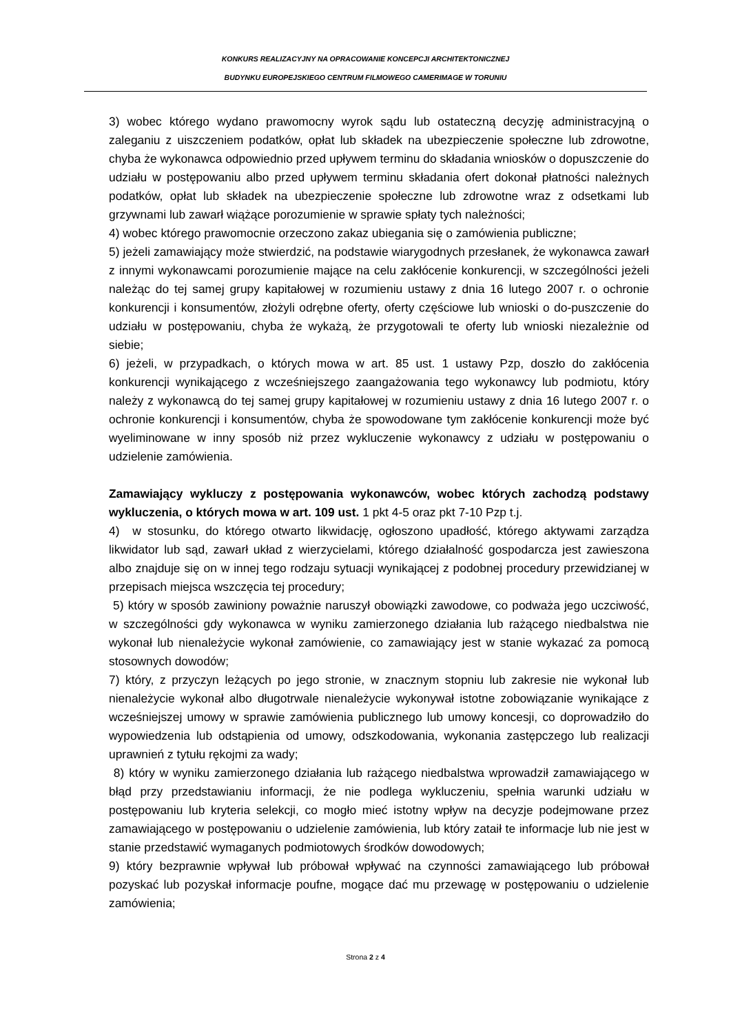KONKURS REALIZACYJNY NA OPRACOWANIE KONCEPCJI ARCHITEKTONICZNEJ
BUDYNKU EUROPEJSKIEGO CENTRUM FILMOWEGO CAMERIMAGE W TORUNIU
3) wobec którego wydano prawomocny wyrok sądu lub ostateczną decyzję administracyjną o zaleganiu z uiszczeniem podatków, opłat lub składek na ubezpieczenie społeczne lub zdrowotne, chyba że wykonawca odpowiednio przed upływem terminu do składania wniosków o dopuszczenie do udziału w postępowaniu albo przed upływem terminu składania ofert dokonał płatności należnych podatków, opłat lub składek na ubezpieczenie społeczne lub zdrowotne wraz z odsetkami lub grzywnami lub zawarł wiążące porozumienie w sprawie spłaty tych należności;
4) wobec którego prawomocnie orzeczono zakaz ubiegania się o zamówienia publiczne;
5) jeżeli zamawiający może stwierdzić, na podstawie wiarygodnych przesłanek, że wykonawca zawarł z innymi wykonawcami porozumienie mające na celu zakłócenie konkurencji, w szczególności jeżeli należąc do tej samej grupy kapitałowej w rozumieniu ustawy z dnia 16 lutego 2007 r. o ochronie konkurencji i konsumentów, złożyli odrębne oferty, oferty częściowe lub wnioski o do-puszczenie do udziału w postępowaniu, chyba że wykażą, że przygotowali te oferty lub wnioski niezależnie od siebie;
6) jeżeli, w przypadkach, o których mowa w art. 85 ust. 1 ustawy Pzp, doszło do zakłócenia konkurencji wynikającego z wcześniejszego zaangażowania tego wykonawcy lub podmiotu, który należy z wykonawcą do tej samej grupy kapitałowej w rozumieniu ustawy z dnia 16 lutego 2007 r. o ochronie konkurencji i konsumentów, chyba że spowodowane tym zakłócenie konkurencji może być wyeliminowane w inny sposób niż przez wykluczenie wykonawcy z udziału w postępowaniu o udzielenie zamówienia.
Zamawiający wykluczy z postępowania wykonawców, wobec których zachodzą podstawy wykluczenia, o których mowa w art. 109 ust. 1 pkt 4-5 oraz pkt 7-10 Pzp t.j.
4) w stosunku, do którego otwarto likwidację, ogłoszono upadłość, którego aktywami zarządza likwidator lub sąd, zawarł układ z wierzycielami, którego działalność gospodarcza jest zawieszona albo znajduje się on w innej tego rodzaju sytuacji wynikającej z podobnej procedury przewidzianej w przepisach miejsca wszczęcia tej procedury;
5) który w sposób zawiniony poważnie naruszył obowiązki zawodowe, co podważa jego uczciwość, w szczególności gdy wykonawca w wyniku zamierzonego działania lub rażącego niedbalstwa nie wykonał lub nienależycie wykonał zamówienie, co zamawiający jest w stanie wykazać za pomocą stosownych dowodów;
7) który, z przyczyn leżących po jego stronie, w znacznym stopniu lub zakresie nie wykonał lub nienależycie wykonał albo długotrwale nienależycie wykonywał istotne zobowiązanie wynikające z wcześniejszej umowy w sprawie zamówienia publicznego lub umowy koncesji, co doprowadziło do wypowiedzenia lub odstąpienia od umowy, odszkodowania, wykonania zastępczego lub realizacji uprawnień z tytułu rękojmi za wady;
8) który w wyniku zamierzonego działania lub rażącego niedbalstwa wprowadził zamawiającego w błąd przy przedstawianiu informacji, że nie podlega wykluczeniu, spełnia warunki udziału w postępowaniu lub kryteria selekcji, co mogło mieć istotny wpływ na decyzje podejmowane przez zamawiającego w postępowaniu o udzielenie zamówienia, lub który zataił te informacje lub nie jest w stanie przedstawić wymaganych podmiotowych środków dowodowych;
9) który bezprawnie wpływał lub próbował wpływać na czynności zamawiającego lub próbował pozyskać lub pozyskał informacje poufne, mogące dać mu przewagę w postępowaniu o udzielenie zamówienia;
Strona 2 z 4